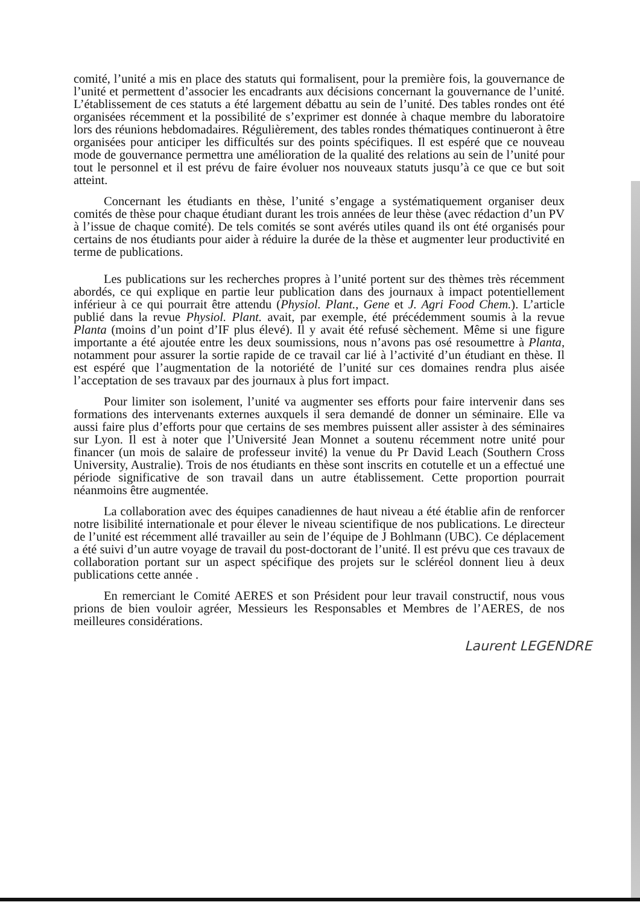comité, l’unité a mis en place des statuts qui formalisent, pour la première fois, la gouvernance de l’unité et permettent d’associer les encadrants aux décisions concernant la gouvernance de l’unité. L’établissement de ces statuts a été largement débattu au sein de l’unité. Des tables rondes ont été organisées récemment et la possibilité de s’exprimer est donnée à chaque membre du laboratoire lors des réunions hebdomadaires. Régulièrement, des tables rondes thématiques continueront à être organisées pour anticiper les difficultés sur des points spécifiques. Il est espéré que ce nouveau mode de gouvernance permettra une amélioration de la qualité des relations au sein de l’unité pour tout le personnel et il est prévu de faire évoluer nos nouveaux statuts jusqu’à ce que ce but soit atteint.
Concernant les étudiants en thèse, l’unité s’engage a systématiquement organiser deux comités de thèse pour chaque étudiant durant les trois années de leur thèse (avec rédaction d’un PV à l’issue de chaque comité). De tels comités se sont avérés utiles quand ils ont été organisés pour certains de nos étudiants pour aider à réduire la durée de la thèse et augmenter leur productivité en terme de publications.
Les publications sur les recherches propres à l’unité portent sur des thèmes très récemment abordés, ce qui explique en partie leur publication dans des journaux à impact potentiellement inférieur à ce qui pourrait être attendu (Physiol. Plant., Gene et J. Agri Food Chem.). L’article publié dans la revue Physiol. Plant. avait, par exemple, été précédemment soumis à la revue Planta (moins d’un point d’IF plus élevé). Il y avait été refusé sèchement. Même si une figure importante a été ajoutée entre les deux soumissions, nous n’avons pas osé resoumettre à Planta, notamment pour assurer la sortie rapide de ce travail car lié à l’activité d’un étudiant en thèse. Il est espéré que l’augmentation de la notoriété de l’unité sur ces domaines rendra plus aisée l’acceptation de ses travaux par des journaux à plus fort impact.
Pour limiter son isolement, l’unité va augmenter ses efforts pour faire intervenir dans ses formations des intervenants externes auxquels il sera demandé de donner un séminaire. Elle va aussi faire plus d’efforts pour que certains de ses membres puissent aller assister à des séminaires sur Lyon. Il est à noter que l’Université Jean Monnet a soutenu récemment notre unité pour financer (un mois de salaire de professeur invité) la venue du Pr David Leach (Southern Cross University, Australie). Trois de nos étudiants en thèse sont inscrits en cotutelle et un a effectué une période significative de son travail dans un autre établissement. Cette proportion pourrait néanmoins être augmentée.
La collaboration avec des équipes canadiennes de haut niveau a été établie afin de renforcer notre lisibilité internationale et pour élever le niveau scientifique de nos publications. Le directeur de l’unité est récemment allé travailler au sein de l’équipe de J Bohlmann (UBC). Ce déplacement a été suivi d’un autre voyage de travail du post-doctorant de l’unité. Il est prévu que ces travaux de collaboration portant sur un aspect spécifique des projets sur le scléréol donnent lieu à deux publications cette année .
En remerciant le Comité AERES et son Président pour leur travail constructif, nous vous prions de bien vouloir agréer, Messieurs les Responsables et Membres de l’AERES, de nos meilleures considérations.
Laurent LEGENDRE